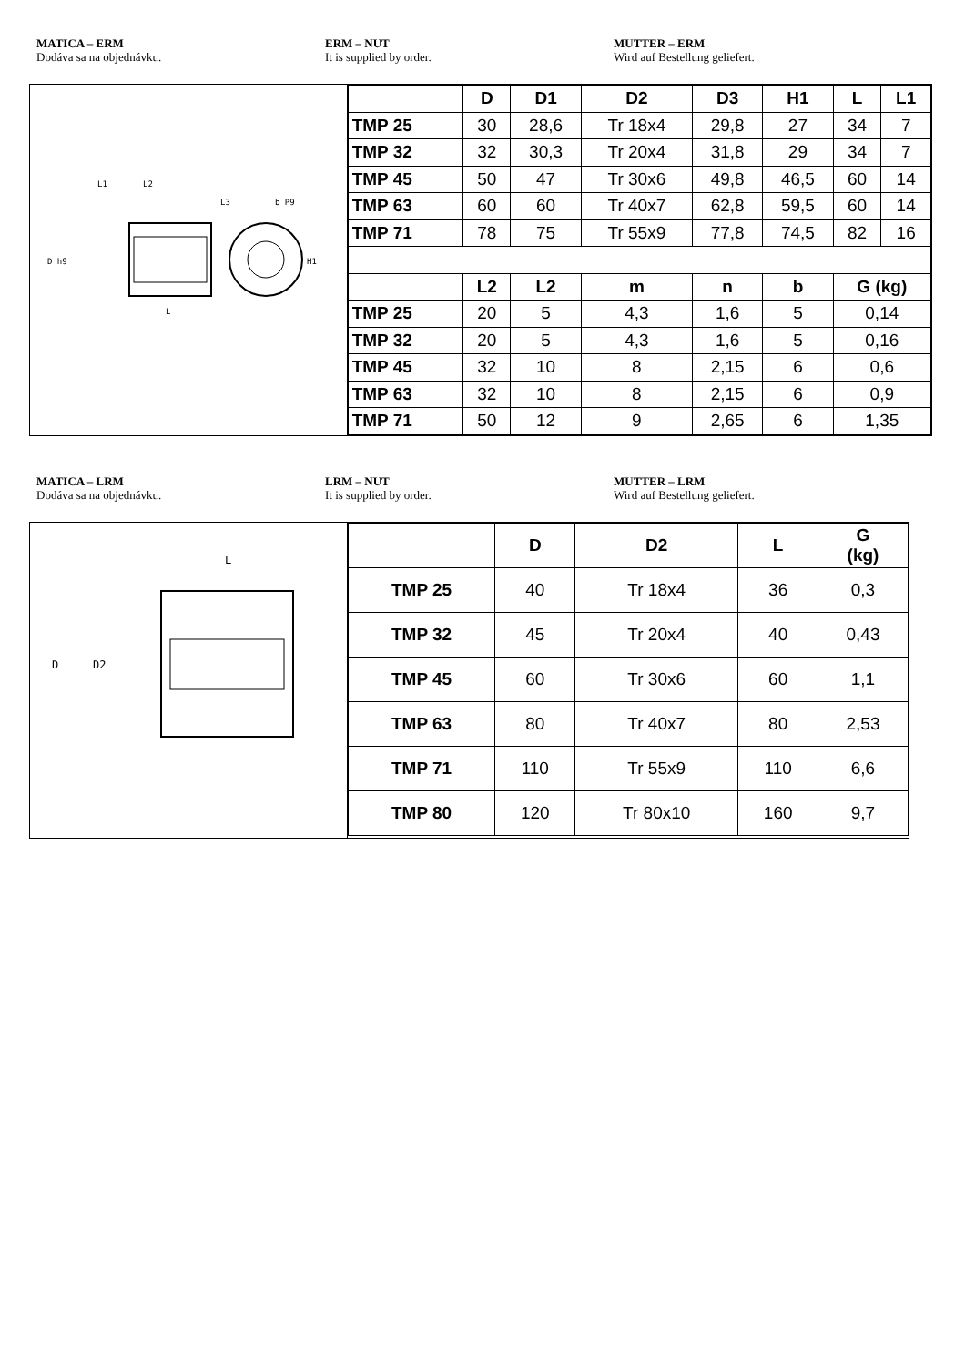MATICA – ERM
Dodáva sa na objednávku.
ERM – NUT
It is supplied by order.
MUTTER – ERM
Wird auf Bestellung geliefert.
L1
L2
L3
b P9
L
D h9
H1
| | D | D1 | D2 | D3 | H1 | L | L1 |
| --- | --- | --- | --- | --- | --- | --- | --- |
| TMP 25 | 30 | 28,6 | Tr 18x4 | 29,8 | 27 | 34 | 7 |
| TMP 32 | 32 | 30,3 | Tr 20x4 | 31,8 | 29 | 34 | 7 |
| TMP 45 | 50 | 47 | Tr 30x6 | 49,8 | 46,5 | 60 | 14 |
| TMP 63 | 60 | 60 | Tr 40x7 | 62,8 | 59,5 | 60 | 14 |
| TMP 71 | 78 | 75 | Tr 55x9 | 77,8 | 74,5 | 82 | 16 |
| | L2 | L2 | m | n | b | G (kg) | |
| TMP 25 | 20 | 5 | 4,3 | 1,6 | 5 | 0,14 | |
| TMP 32 | 20 | 5 | 4,3 | 1,6 | 5 | 0,16 | |
| TMP 45 | 32 | 10 | 8 | 2,15 | 6 | 0,6 | |
| TMP 63 | 32 | 10 | 8 | 2,15 | 6 | 0,9 | |
| TMP 71 | 50 | 12 | 9 | 2,65 | 6 | 1,35 | |
MATICA – LRM
Dodáva sa na objednávku.
LRM – NUT
It is supplied by order.
MUTTER – LRM
Wird auf Bestellung geliefert.
L
D
D2
| | D | D2 | L | G (kg) |
| --- | --- | --- | --- | --- |
| TMP 25 | 40 | Tr 18x4 | 36 | 0,3 |
| TMP 32 | 45 | Tr 20x4 | 40 | 0,43 |
| TMP 45 | 60 | Tr 30x6 | 60 | 1,1 |
| TMP 63 | 80 | Tr 40x7 | 80 | 2,53 |
| TMP 71 | 110 | Tr 55x9 | 110 | 6,6 |
| TMP 80 | 120 | Tr 80x10 | 160 | 9,7 |